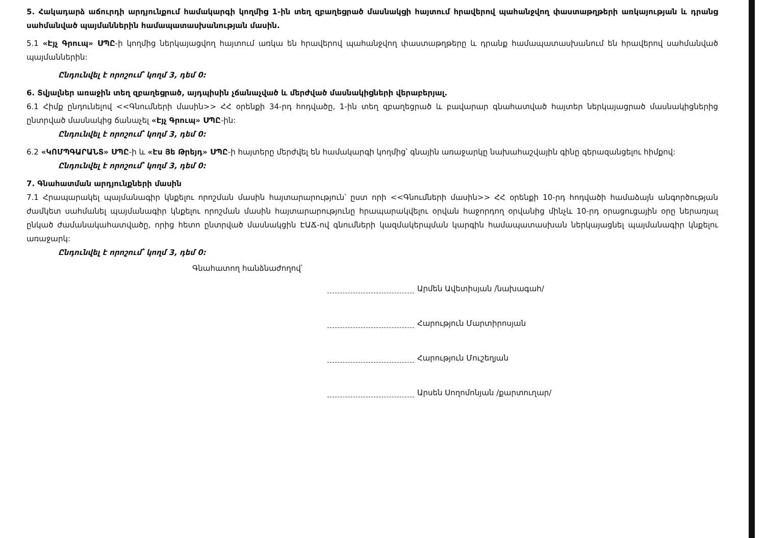5. Հակադարձ աճուրդի արդյունքում համակարգի կողմից 1-ին տեղ զբաղեցրած մասնակցի հայտում հրավերով պահանջվող փաստաթղթերի առկայության և դրանց սահմանված պայմաններին համապատասխանության մասին.
5.1 «Էյչ Գրուպ» ՍՊԸ-ի կողմից ներկայացվող հայտում առկա են հրավերով պահանջվող փաստաթղթերը և դրանք համապատասխանում են հրավերով սահմանված պայմաններին:
Ընդունվել է որոշում՝ կողմ 3, դեմ 0:
6. Տվյալներ առաջին տեղ զբաղեցրած, այդպիսին չճանաչված և մերժված մասնակիցների վերաբերյալ.
6.1 Հիմք ընդունելով <<Գնումների մասին>> ՀՀ օրենքի 34-րդ հոդվածը, 1-ին տեղ զբաղեցրած և բավարար գնահատված հայտեր ներկայացրած մասնակիցներից ընտրված մասնակից ճանաչել «Էյչ Գրուպ» ՍՊԸ-ին:
Ընդունվել է որոշում՝ կողմ 3, դեմ 0:
6.2 «ԿՈՄՊԳԱՐԱՆՏ» ՍՊԸ-ի և «Էս Յե Թրեյդ» ՍՊԸ-ի հայտերը մերժվել են համակարգի կողմից՝ գնային առաջարկը նախահաշվային գինը գերազանցելու հիմքով:
Ընդունվել է որոշում՝ կողմ 3, դեմ 0:
7. Գնահատման արդյունքների մասին
7.1 Հրապարակել պայմանագիր կնքելու որոշման մասին հայտարարություն՝ ըստ որի <<Գնումների մասին>> ՀՀ օրենքի 10-րդ հոդվածի համաձայն անգործության ժամկետ սահմանել պայմանագիր կնքելու որոշման մասին հայտարարությունը հրապարակվելու օրվան հաջորդող օրվանից մինչև 10-րդ օրացուցային օրը ներառյալ ընկած ժամանակահատվածը, որից հետո ընտրված մասնակցին ԷԱՃ-ով գնումների կազմակերպման կարգին համապատասխան ներկայացնել պայմանագիր կնքելու առաջարկ:
Ընդունվել է որոշում՝ կողմ 3, դեմ 0:
Գնահատող հանձնաժողով՝
Արմեն Ավետիսյան /նախագահ/
Հարություն Մարտիրոսյան
Հարություն Մուշեղյան
Արսեն Սողոմոնյան /քարտուղար/